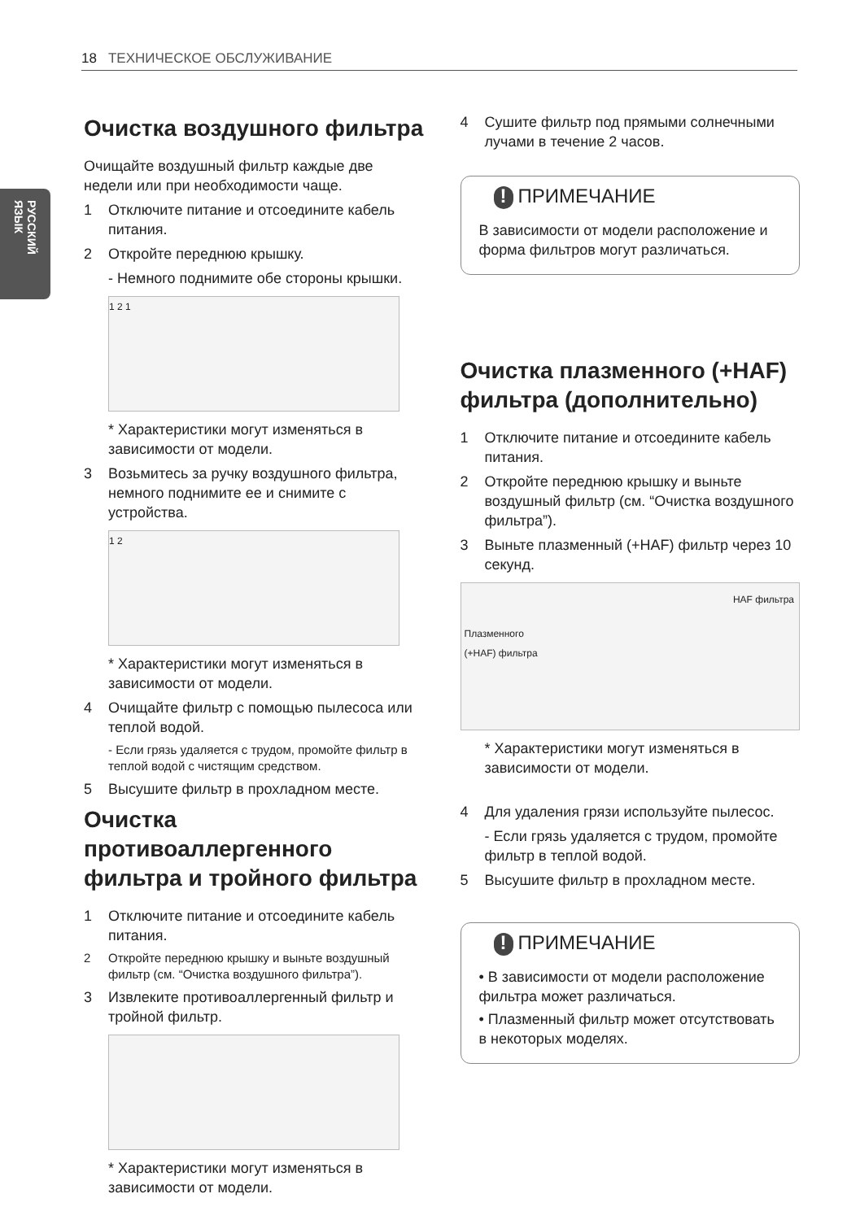18 ТЕХНИЧЕСКОЕ ОБСЛУЖИВАНИЕ
РУССКИЙ ЯЗЫК
Очистка воздушного фильтра
Очищайте воздушный фильтр каждые две недели или при необходимости чаще.
1 Отключите питание и отсоедините кабель питания.
2 Откройте переднюю крышку.
- Немного поднимите обе стороны крышки.
1 2 1
* Характеристики могут изменяться в зависимости от модели.
3 Возьмитесь за ручку воздушного фильтра, немного поднимите ее и снимите с устройства.
1 2
* Характеристики могут изменяться в зависимости от модели.
4 Очищайте фильтр с помощью пылесоса или теплой водой.
- Если грязь удаляется с трудом, промойте фильтр в теплой водой с чистящим средством.
5 Высушите фильтр в прохладном месте.
Очистка противоаллергенного фильтра и тройного фильтра
1 Отключите питание и отсоедините кабель питания.
2 Откройте переднюю крышку и выньте воздушный фильтр (см. “Очистка воздушного фильтра”).
3 Извлеките противоаллергенный фильтр и тройной фильтр.
* Характеристики могут изменяться в зависимости от модели.
4 Сушите фильтр под прямыми солнечными лучами в течение 2 часов.
! ПРИМЕЧАНИЕ
В зависимости от модели расположение и форма фильтров могут различаться.
Очистка плазменного (+HAF) фильтра (дополнительно)
1 Отключите питание и отсоедините кабель питания.
2 Откройте переднюю крышку и выньте воздушный фильтр (см. “Очистка воздушного фильтра”).
3 Выньте плазменный (+HAF) фильтр через 10 секунд.
HAF фильтра
Плазменного
(+HAF) фильтра
* Характеристики могут изменяться в зависимости от модели.
4 Для удаления грязи используйте пылесос.
- Если грязь удаляется с трудом, промойте фильтр в теплой водой.
5 Высушите фильтр в прохладном месте.
! ПРИМЕЧАНИЕ
• В зависимости от модели расположение фильтра может различаться.
• Плазменный фильтр может отсутствовать в некоторых моделях.